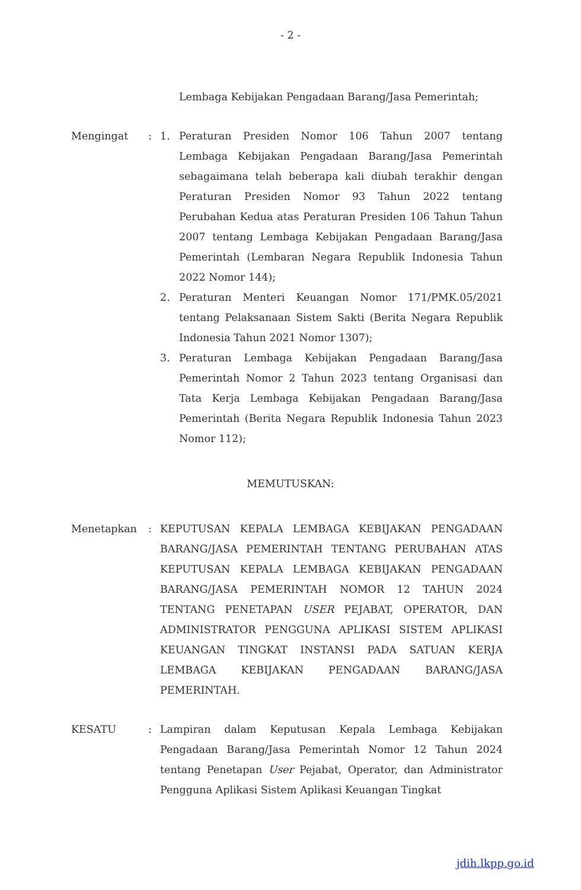- 2 -
Lembaga Kebijakan Pengadaan Barang/Jasa Pemerintah;
Mengingat : 1. Peraturan Presiden Nomor 106 Tahun 2007 tentang Lembaga Kebijakan Pengadaan Barang/Jasa Pemerintah sebagaimana telah beberapa kali diubah terakhir dengan Peraturan Presiden Nomor 93 Tahun 2022 tentang Perubahan Kedua atas Peraturan Presiden 106 Tahun Tahun 2007 tentang Lembaga Kebijakan Pengadaan Barang/Jasa Pemerintah (Lembaran Negara Republik Indonesia Tahun 2022 Nomor 144);
2. Peraturan Menteri Keuangan Nomor 171/PMK.05/2021 tentang Pelaksanaan Sistem Sakti (Berita Negara Republik Indonesia Tahun 2021 Nomor 1307);
3. Peraturan Lembaga Kebijakan Pengadaan Barang/Jasa Pemerintah Nomor 2 Tahun 2023 tentang Organisasi dan Tata Kerja Lembaga Kebijakan Pengadaan Barang/Jasa Pemerintah (Berita Negara Republik Indonesia Tahun 2023 Nomor 112);
MEMUTUSKAN:
Menetapkan : KEPUTUSAN KEPALA LEMBAGA KEBIJAKAN PENGADAAN BARANG/JASA PEMERINTAH TENTANG PERUBAHAN ATAS KEPUTUSAN KEPALA LEMBAGA KEBIJAKAN PENGADAAN BARANG/JASA PEMERINTAH NOMOR 12 TAHUN 2024 TENTANG PENETAPAN USER PEJABAT, OPERATOR, DAN ADMINISTRATOR PENGGUNA APLIKASI SISTEM APLIKASI KEUANGAN TINGKAT INSTANSI PADA SATUAN KERJA LEMBAGA KEBIJAKAN PENGADAAN BARANG/JASA PEMERINTAH.
KESATU : Lampiran dalam Keputusan Kepala Lembaga Kebijakan Pengadaan Barang/Jasa Pemerintah Nomor 12 Tahun 2024 tentang Penetapan User Pejabat, Operator, dan Administrator Pengguna Aplikasi Sistem Aplikasi Keuangan Tingkat
jdih.lkpp.go.id